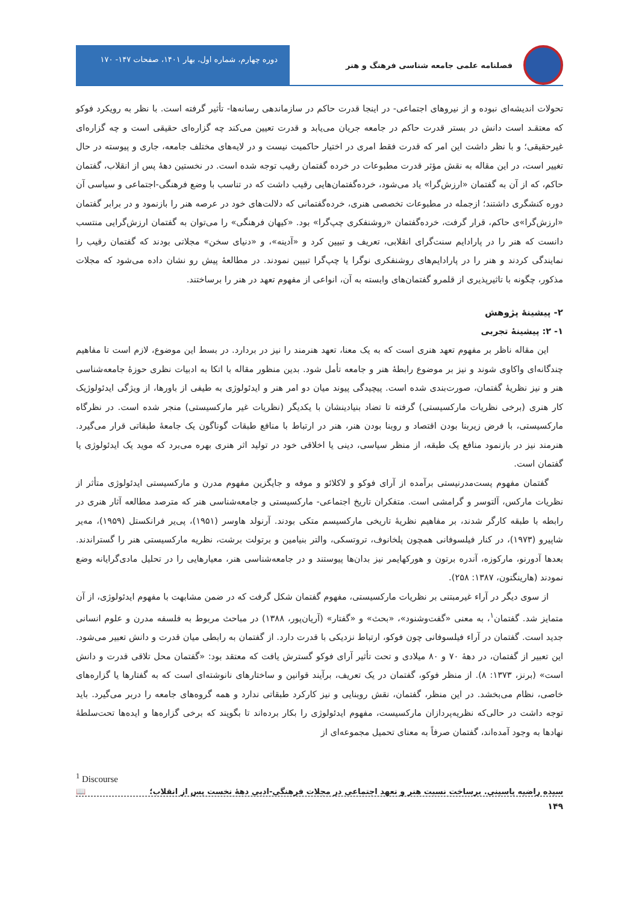فصلنامه علمی جامعه شناسی فرهنگ و هنر
دوره چهارم، شماره اول، بهار ۱۴۰۱، صفحات ۱۴۷- ۱۷۰
تحولات اندیشه‌ای نبوده و از نیروهای اجتماعی- در اینجا قدرت حاکم در سازماندهی رسانه‌ها- تأثیر گرفته است. با نظر به رویکرد فوکو که معتقـد است دانش در بستر قدرت حاکم در جامعه جریان می‌یابد و قدرت تعیین می‌کند چه گزاره‌ای حقیقی است و چه گزاره‌ای غیرحقیقی؛ و با نظر داشت این امر که قدرت فقط امری در اختیار حاکمیت نیست و در لایه‌های مختلف جامعه، جاری و پیوسته در حال تغییر است، در این مقاله به نقش مؤثر قدرت مطبوعات در خرده گفتمان رقیب توجه شده است. در نخستین دهۀ پس از انقلاب، گفتمان حاکم، که از آن به گفتمان «ارزش‌گرا» یاد می‌شود، خرده‌گفتمان‌هایی رقیب داشت که در تناسب با وضع فرهنگی-اجتماعی و سیاسی آن دوره کنشگری داشتند؛ ازجمله در مطبوعات تخصصی هنری، خرده‌گفتمانی که دلالت‌های خود در عرصه هنر را بازنمود و در برابر گفتمان «ارزش‌گرا»ی حاکم، قرار گرفت، خرده‌گفتمان «روشنفکری چپ‌گرا» بود. «کیهان فرهنگی» را می‌توان به گفتمان ارزش‌گرایی منتسب دانست که هنر را در پارادایم سنت‌گرای انقلابی، تعریف و تبیین کرد و «آدینه»، و «دنیای سخن» مجلاتی بودند که گفتمان رقیب را نمایندگی کردند و هنر را در پارادایم‌های روشنفکری نوگرا یا چپ‌گرا تبیین نمودند. در مطالعۀ پیش رو نشان داده می‌شود که مجلات مذکور، چگونه با تاثیرپذیری از قلمرو گفتمان‌های وابسته به آن، انواعی از مفهوم تعهد در هنر را برساختند.
۲- پیشینۀ پژوهش
۱- ۲: پیشینۀ تجربی
این مقاله ناظر بر مفهوم تعهد هنری است که به یک معنا، تعهد هنرمند را نیز در بردارد. در بسط این موضوع، لازم است تا مفاهیم چندگانه‌ای واکاوی شوند و نیز بر موضوع رابطۀ هنر و جامعه تأمل شود. بدین منظور مقاله با اتکا به ادبیات نظری حوزۀ جامعه‌شناسی هنر و نیز نظریۀ گفتمان، صورت‌بندی شده است. پیچیدگی پیوند میان دو امر هنر و ایدئولوژی به طیفی از باورها، از ویژگی ایدئولوژیک کار هنری (برخی نظریات مارکسیستی) گرفته تا تضاد بنیادینشان با یکدیگر (نظریات غیر مارکسیستی) منجر شده است. در نظرگاه مارکسیستی، با فرض زیربنا بودن اقتصاد و روبنا بودن هنر، هنر در ارتباط با منافع طبقات گوناگون یک جامعۀ طبقاتی قرار می‌گیرد. هنرمند نیز در بازنمود منافع یک طبقه، از منظر سیاسی، دینی یا اخلاقی خود در تولید اثر هنری بهره می‌برد که موید یک ایدئولوژی یا گفتمان است.
گفتمان مفهوم پست‌مدرنیستی برآمده از آرای فوکو و لاکلائو و موفه و جایگزین مفهوم مدرن و مارکسیستی ایدئولوژی متأثر از نظریات مارکس، آلتوسر و گرامشی است. متفکران تاریخ اجتماعی- مارکسیستی و جامعه‌شناسی هنر که مترصد مطالعه آثار هنری در رابطه با طبقه کارگر شدند، بر مفاهیم نظریۀ تاریخی مارکسیسم متکی بودند. آرنولد هاوسر (۱۹۵۱)، پی‌یر فرانکستل (۱۹۵۹)، مه‌یر شاپیرو (۱۹۷۳)، در کنار فیلسوفانی همچون پلخانوف، تروتسکی، والتر بنیامین و برتولت برشت، نظریه مارکسیستی هنر را گستراندند. بعدها آدورنو، مارکوزه، آندره برتون و هورکهایمر نیز بدان‌ها پیوستند و در جامعه‌شناسی هنر، معیارهایی را در تحلیل مادی‌گرایانه وضع نمودند (هارینگتون، ۱۳۸۷: ۲۵۸).
از سوی دیگر در آراء غیرمبتنی بر نظریات مارکسیستی، مفهوم گفتمان شکل گرفت که در ضمن مشابهت با مفهوم ایدئولوژی، از آن متمایز شد. گفتمان<sup>۱</sup>، به معنی «گفت‌وشنود»، «بحث» و «گفتار» (آریان‌پور، ۱۳۸۸) در مباحث مربوط به فلسفه مدرن و علوم انسانی جدید است. گفتمان در آراء فیلسوفانی چون فوکو، ارتباط نزدیکی با قدرت دارد. از گفتمان به رابطی میان قدرت و دانش تعبیر می‌شود. این تعبیر از گفتمان، در دهۀ ۷۰ و ۸۰ میلادی و تحت تأثیر آرای فوکو گسترش یافت که معتقد بود: «گفتمان محل تلاقی قدرت و دانش است» (برنز، ۱۳۷۳: ۸). از منظر فوکو، گفتمان در یک تعریف، برآیند قوانین و ساختارهای نانوشته‌ای است که به گفتارها یا گزاره‌های خاصی، نظام می‌بخشد. در این منظر، گفتمان، نقش روبنایی و نیز کارکرد طبقاتی ندارد و همه گروه‌های جامعه را دربر می‌گیرد. باید توجه داشت در حالی‌که نظریه‌پردازان مارکسیست، مفهوم ایدئولوژی را بکار برده‌اند تا بگویند که برخی گزاره‌ها و ایده‌ها تحت‌سلطۀ نهادها به وجود آمده‌اند، گفتمان صرفاً به معنای تحمیل مجموعه‌ای از
<sup>1</sup> Discourse
سیده راضیه یاسینی. برساخت نسبت هنر و تعهد اجتماعی در مجلات فرهنگی-ادبی دهۀ نخست پس از انقلاب؛ 📖
۱۴۹